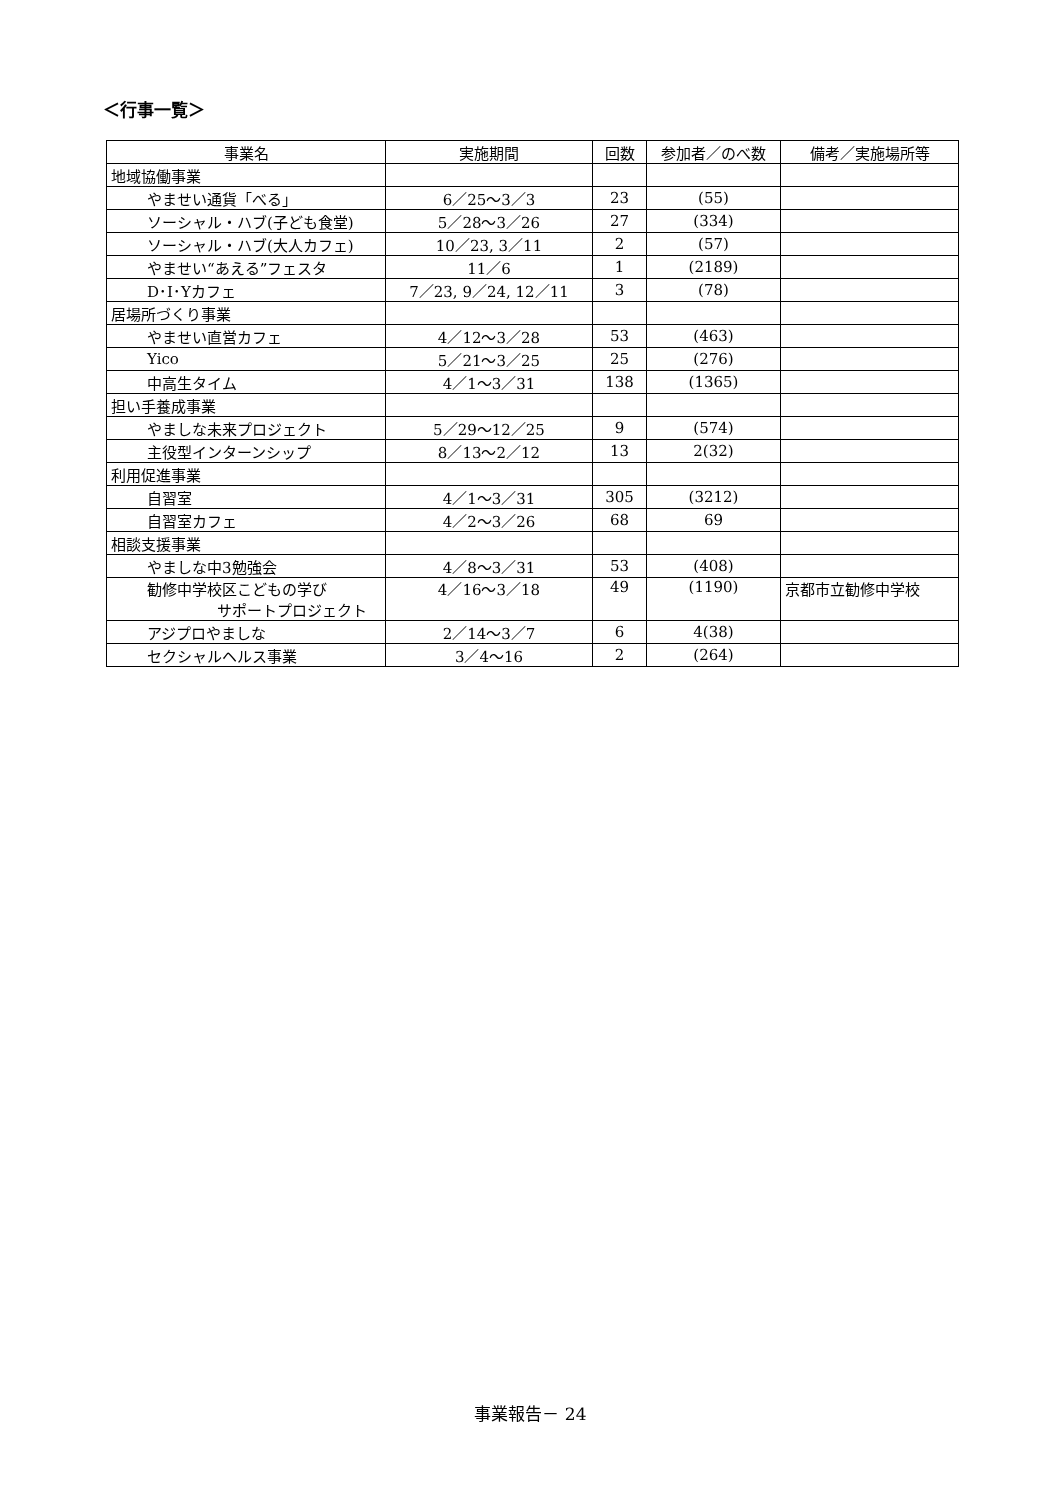＜行事一覧＞
| 事業名 | 実施期間 | 回数 | 参加者／のべ数 | 備考／実施場所等 |
| --- | --- | --- | --- | --- |
| 地域協働事業 | | | | |
| やませい通貨「べる」 | 6／25～3／3 | 23 | (55) | |
| ソーシャル・ハブ(子ども食堂) | 5／28～3／26 | 27 | (334) | |
| ソーシャル・ハブ(大人カフェ) | 10／23, 3／11 | 2 | (57) | |
| やませい“あえる”フェスタ | 11／6 | 1 | (2189) | |
| D･I･Yカフェ | 7／23, 9／24, 12／11 | 3 | (78) | |
| 居場所づくり事業 | | | | |
| やませい直営カフェ | 4／12～3／28 | 53 | (463) | |
| Yico | 5／21～3／25 | 25 | (276) | |
| 中高生タイム | 4／1～3／31 | 138 | (1365) | |
| 担い手養成事業 | | | | |
| やましな未来プロジェクト | 5／29～12／25 | 9 | (574) | |
| 主役型インターンシップ | 8／13～2／12 | 13 | 2(32) | |
| 利用促進事業 | | | | |
| 自習室 | 4／1～3／31 | 305 | (3212) | |
| 自習室カフェ | 4／2～3／26 | 68 | 69 | |
| 相談支援事業 | | | | |
| やましな中3勉強会 | 4／8～3／31 | 53 | (408) | |
| 勧修中学校区こどもの学び サポートプロジェクト | 4／16～3／18 | 49 | (1190) | 京都市立勧修中学校 |
| アジプロやましな | 2／14～3／7 | 6 | 4(38) | |
| セクシャルヘルス事業 | 3／4～16 | 2 | (264) | |
事業報告－ 24